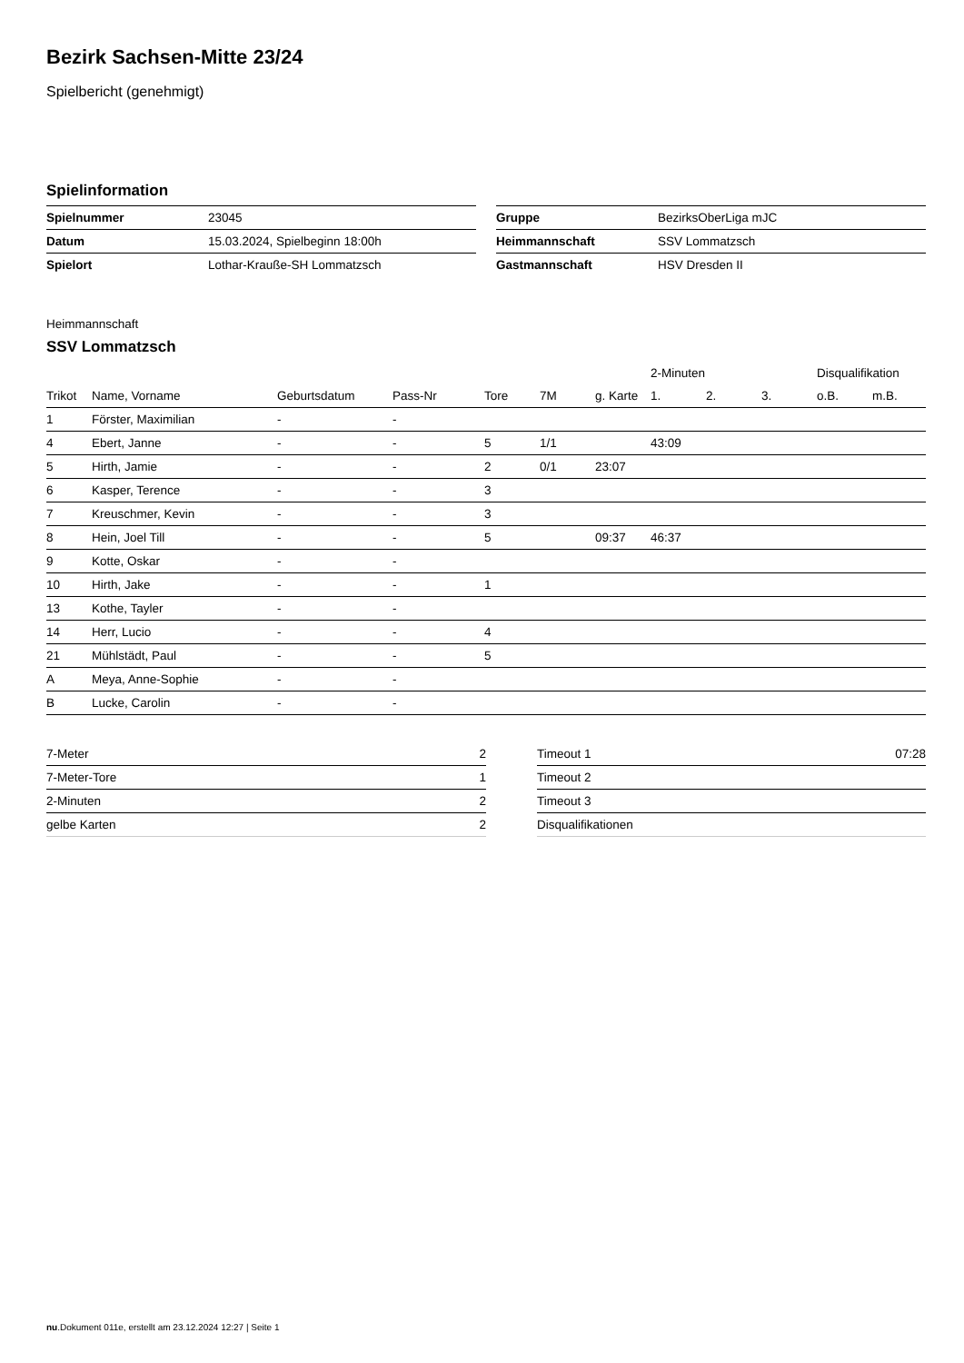Bezirk Sachsen-Mitte 23/24
Spielbericht (genehmigt)
Spielinformation
| Spielnummer | 23045 |
| Datum | 15.03.2024, Spielbeginn 18:00h |
| Spielort | Lothar-Krauße-SH Lommatzsch |
| Gruppe | BezirksOberLiga mJC |
| Heimmannschaft | SSV Lommatzsch |
| Gastmannschaft | HSV Dresden II |
Heimmannschaft
SSV Lommatzsch
| | | | | | | | 2-Minuten | | | Disqualifikation | |
| --- | --- | --- | --- | --- | --- | --- | --- | --- | --- | --- | --- |
| Trikot | Name, Vorname | Geburtsdatum | Pass-Nr | Tore | 7M | g. Karte | 1. | 2. | 3. | o.B. | m.B. |
| 1 | Förster, Maximilian | - | - | | | | | | | | |
| 4 | Ebert, Janne | - | - | 5 | 1/1 | | 43:09 | | | | |
| 5 | Hirth, Jamie | - | - | 2 | 0/1 | 23:07 | | | | | |
| 6 | Kasper, Terence | - | - | 3 | | | | | | | |
| 7 | Kreuschmer, Kevin | - | - | 3 | | | | | | | |
| 8 | Hein, Joel Till | - | - | 5 | | 09:37 | 46:37 | | | | |
| 9 | Kotte, Oskar | - | - | | | | | | | | |
| 10 | Hirth, Jake | - | - | 1 | | | | | | | |
| 13 | Kothe, Tayler | - | - | | | | | | | | |
| 14 | Herr, Lucio | - | - | 4 | | | | | | | |
| 21 | Mühlstädt, Paul | - | - | 5 | | | | | | | |
| A | Meya, Anne-Sophie | - | - | | | | | | | | |
| B | Lucke, Carolin | - | - | | | | | | | | |
| 7-Meter | 2 |
| 7-Meter-Tore | 1 |
| 2-Minuten | 2 |
| gelbe Karten | 2 |
| Timeout 1 | 07:28 |
| Timeout 2 | |
| Timeout 3 | |
| Disqualifikationen | |
nu.Dokument 011e, erstellt am 23.12.2024 12:27 | Seite 1